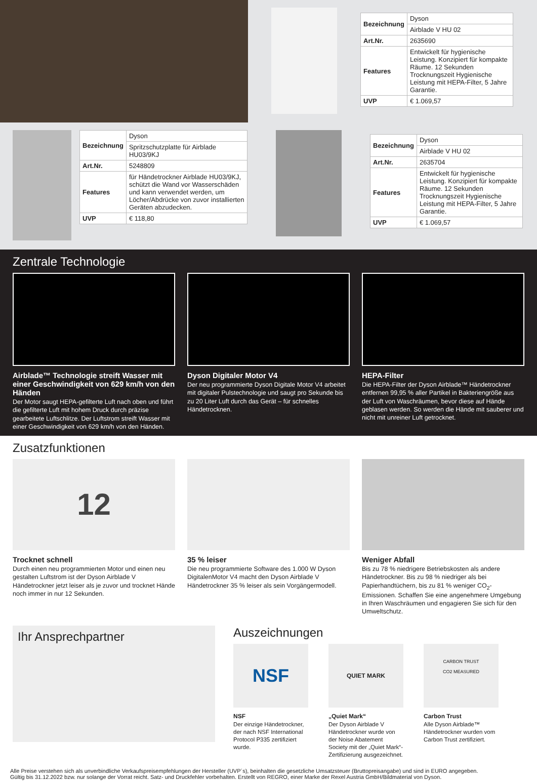| Bezeichnung | Dyson |
| | Airblade V HU 02 |
| Art.Nr. | 2635690 |
| Features | Entwickelt für hygienische Leistung. Konzipiert für kompakte Räume. 12 Sekunden Trocknungszeit Hygienische Leistung mit HEPA-Filter, 5 Jahre Garantie. |
| UVP | € 1.069,57 |
| Bezeichnung | Dyson |
| | Spritzschutzplatte für Airblade HU03/9KJ |
| Art.Nr. | 5248809 |
| Features | für Händetrockner Airblade HU03/9KJ, schützt die Wand vor Wasserschäden und kann verwendet werden, um Löcher/Abdrücke von zuvor installierten Geräten abzudecken. |
| UVP | € 118,80 |
| Bezeichnung | Dyson |
| | Airblade V HU 02 |
| Art.Nr. | 2635704 |
| Features | Entwickelt für hygienische Leistung. Konzipiert für kompakte Räume. 12 Sekunden Trocknungszeit Hygienische Leistung mit HEPA-Filter, 5 Jahre Garantie. |
| UVP | € 1.069,57 |
Zentrale Technologie
Airblade™ Technologie streift Wasser mit einer Geschwindigkeit von 629 km/h von den Händen
Der Motor saugt HEPA-gefilterte Luft nach oben und führt die gefilterte Luft mit hohem Druck durch präzise gearbeitete Luftschlitze. Der Luftstrom streift Wasser mit einer Geschwindigkeit von 629 km/h von den Händen.
Dyson Digitaler Motor V4
Der neu programmierte Dyson Digitale Motor V4 arbeitet mit digitaler Pulstechnologie und saugt pro Sekunde bis zu 20 Liter Luft durch das Gerät – für schnelles Händetrocknen.
HEPA-Filter
Die HEPA-Filter der Dyson Airblade™ Händetrockner entfernen 99,95 % aller Partikel in Bakteriengröße aus der Luft von Waschräumen, bevor diese auf Hände geblasen werden. So werden die Hände mit sauberer und nicht mit unreiner Luft getrocknet.
Zusatzfunktionen
12
Trocknet schnell
Durch einen neu programmierten Motor und einen neu gestalten Luftstrom ist der Dyson Airblade V Händetrockner jetzt leiser als je zuvor und trocknet Hände noch immer in nur 12 Sekunden.
35 % leiser
Die neu programmierte Software des 1.000 W Dyson DigitalenMotor V4 macht den Dyson Airblade V Händetrockner 35 % leiser als sein Vorgängermodell.
Weniger Abfall
Bis zu 78 % niedrigere Betriebskosten als andere Händetrockner. Bis zu 98 % niedriger als bei Papierhandtüchern, bis zu 81 % weniger CO<sub>2</sub>-Emissionen. Schaffen Sie eine angenehmere Umgebung in Ihren Waschräumen und engagieren Sie sich für den Umweltschutz.
Ihr Ansprechpartner
Auszeichnungen
NSF
NSF
Der einzige Händetrockner, der nach NSF International Protocol P335 zertifiziert wurde.
QUIET MARK
„Quiet Mark“
Der Dyson Airblade V Händetrockner wurde von der Noise Abatement Society mit der „Quiet Mark“- Zertifizierung ausgezeichnet.
CARBON TRUST
CO2 MEASURED
Carbon Trust
Alle Dyson Airblade™ Händetrockner wurden vom Carbon Trust zertifiziert.
Alle Preise verstehen sich als unverbindliche Verkaufspreisempfehlungen der Hersteller (UVP´s), beinhalten die gesetzliche Umsatzsteuer (Bruttopreisangabe) und sind in EURO angegeben.
Gültig bis 31.12.2022 bzw. nur solange der Vorrat reicht. Satz- und Druckfehler vorbehalten. Erstellt von REGRO, einer Marke der Rexel Austria GmbH/Bildmaterial von Dyson.